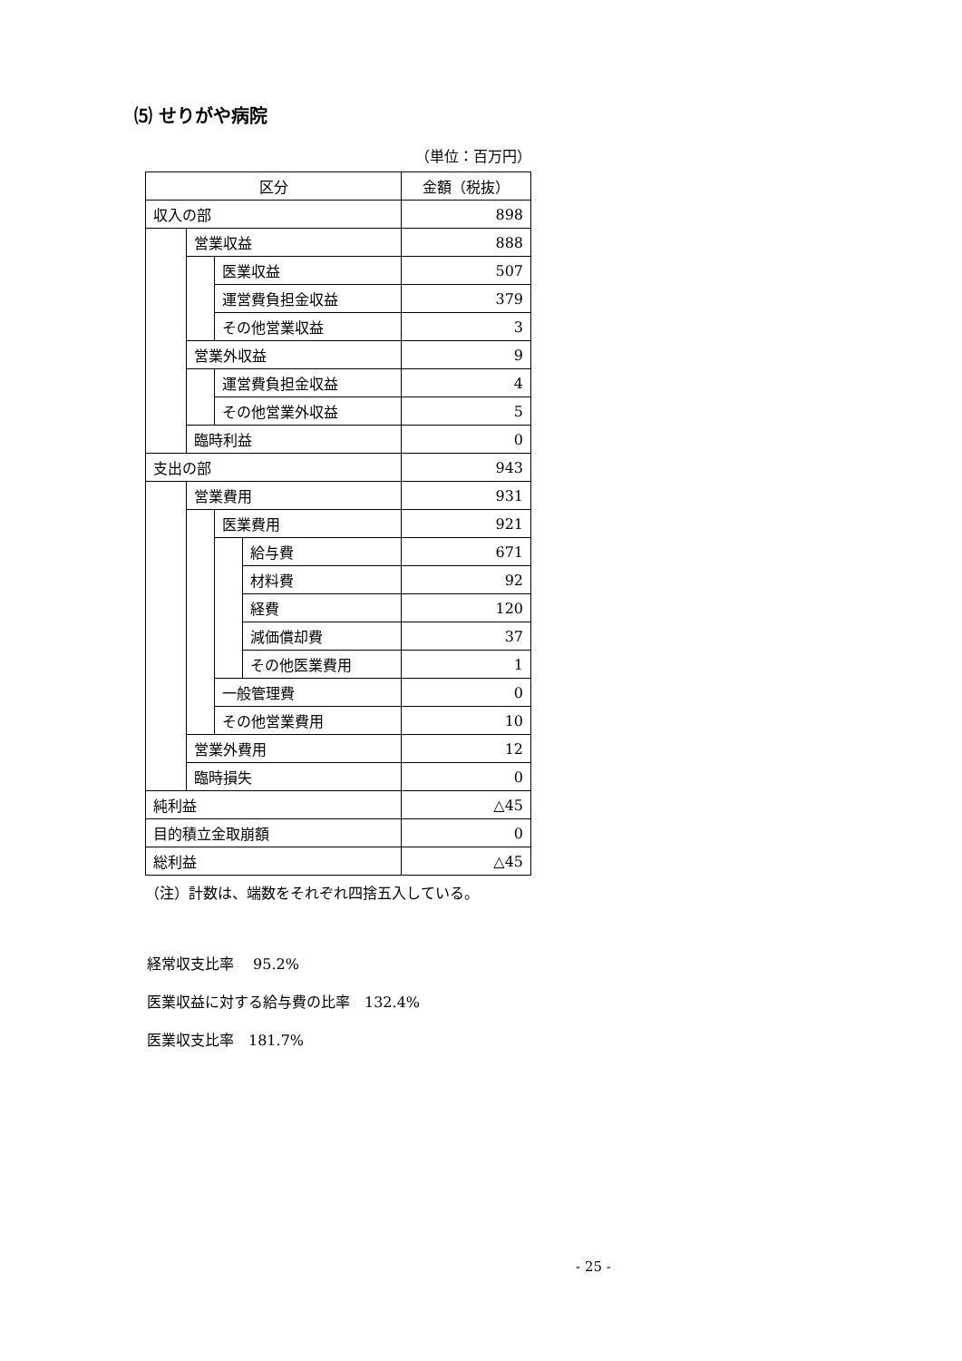⑸ せりがや病院
（単位：百万円）
| 区分 | | | | 金額（税抜） |
| 収入の部 | | | | 898 |
| | 営業収益 | | | 888 |
| | | 医業収益 | | 507 |
| | | 運営費負担金収益 | | 379 |
| | | その他営業収益 | | 3 |
| | 営業外収益 | | | 9 |
| | | 運営費負担金収益 | | 4 |
| | | その他営業外収益 | | 5 |
| | 臨時利益 | | | 0 |
| 支出の部 | | | | 943 |
| | 営業費用 | | | 931 |
| | | 医業費用 | | 921 |
| | | | 給与費 | 671 |
| | | | 材料費 | 92 |
| | | | 経費 | 120 |
| | | | 減価償却費 | 37 |
| | | | その他医業費用 | 1 |
| | | 一般管理費 | | 0 |
| | | その他営業費用 | | 10 |
| | 営業外費用 | | | 12 |
| | 臨時損失 | | | 0 |
| 純利益 | | | | △45 |
| 目的積立金取崩額 | | | | 0 |
| 総利益 | | | | △45 |
（注）計数は、端数をそれぞれ四捨五入している。
経常収支比率　 95.2%
医業収益に対する給与費の比率　132.4%
医業収支比率　181.7%
- 25 -